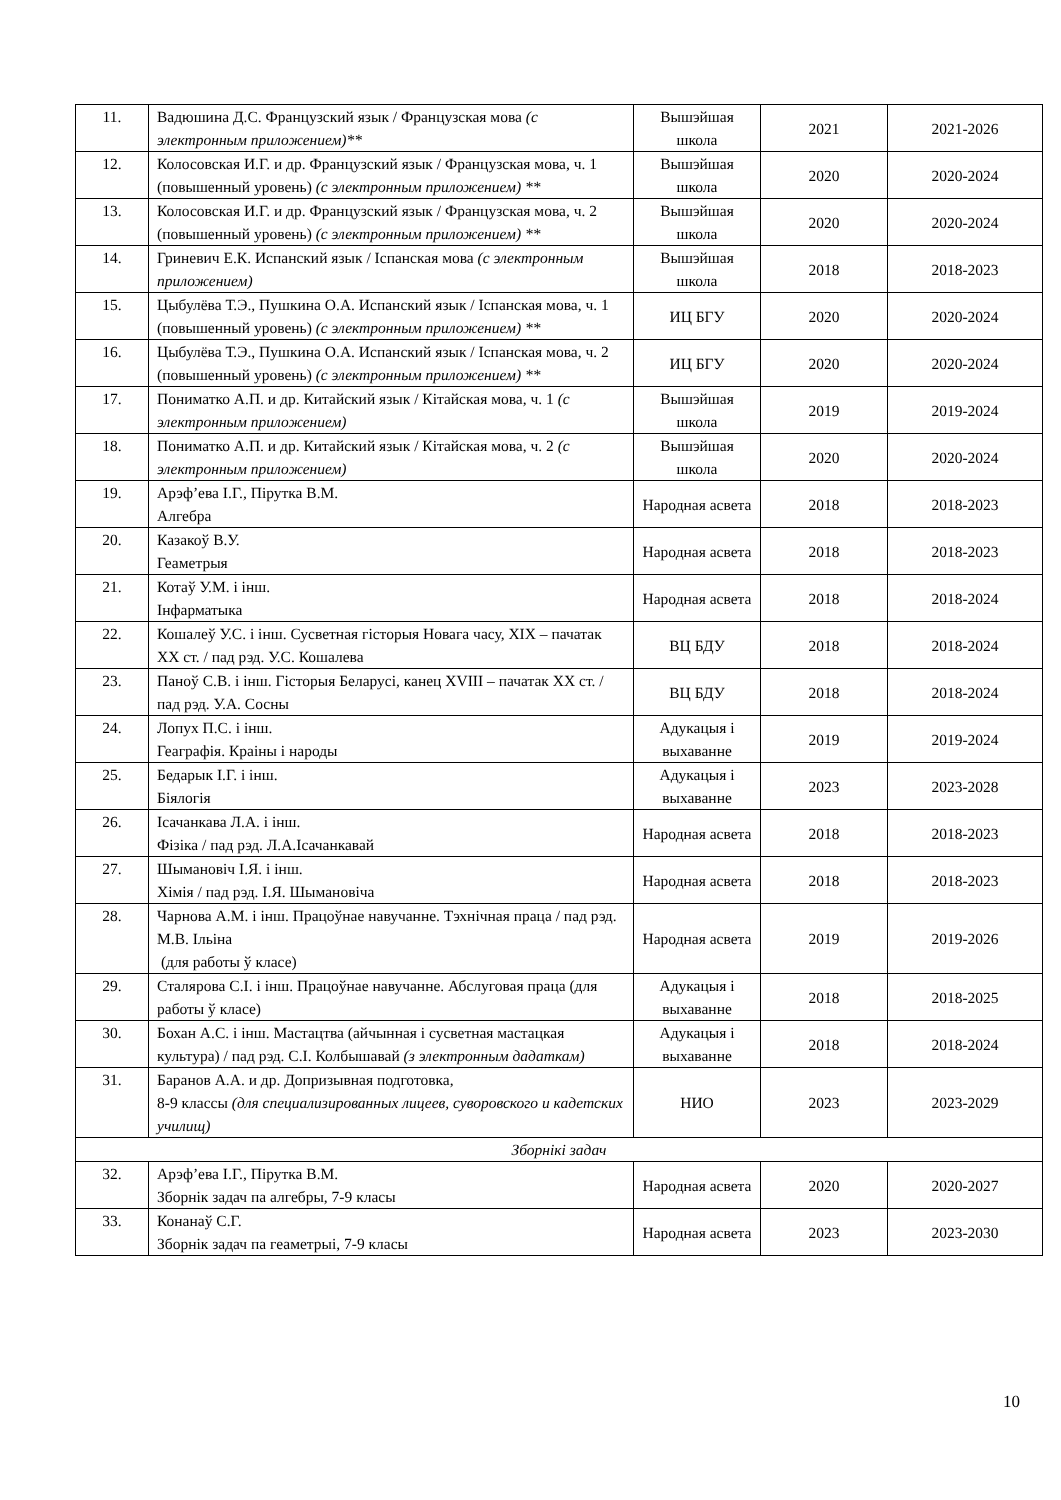| 11. | Вадюшина Д.С. Французский язык / Французская мова (с электронным приложением)** | Вышэйшая школа | 2021 | 2021-2026 |
| 12. | Колосовская И.Г. и др. Французский язык / Французская мова, ч. 1 (повышенный уровень) (с электронным приложением) ** | Вышэйшая школа | 2020 | 2020-2024 |
| 13. | Колосовская И.Г. и др. Французский язык / Французская мова, ч. 2 (повышенный уровень) (с электронным приложением) ** | Вышэйшая школа | 2020 | 2020-2024 |
| 14. | Гриневич Е.К. Испанский язык / Іспанская мова (с электронным приложением) | Вышэйшая школа | 2018 | 2018-2023 |
| 15. | Цыбулёва Т.Э., Пушкина О.А. Испанский язык / Іспанская мова, ч. 1 (повышенный уровень) (с электронным приложением) ** | ИЦ БГУ | 2020 | 2020-2024 |
| 16. | Цыбулёва Т.Э., Пушкина О.А. Испанский язык / Іспанская мова, ч. 2 (повышенный уровень) (с электронным приложением) ** | ИЦ БГУ | 2020 | 2020-2024 |
| 17. | Пониматко А.П. и др. Китайский язык / Кітайская мова, ч. 1 (с электронным приложением) | Вышэйшая школа | 2019 | 2019-2024 |
| 18. | Пониматко А.П. и др. Китайский язык / Кітайская мова, ч. 2 (с электронным приложением) | Вышэйшая школа | 2020 | 2020-2024 |
| 19. | Арэф’ева І.Г., Пірутка В.М. Алгебра | Народная асвета | 2018 | 2018-2023 |
| 20. | Казакоў В.У. Геаметрыя | Народная асвета | 2018 | 2018-2023 |
| 21. | Котаў У.М. і інш. Інфарматыка | Народная асвета | 2018 | 2018-2024 |
| 22. | Кошалеў У.С. і інш. Сусветная гісторыя Новага часу, XIX – пачатак XX ст. / пад рэд. У.С. Кошалева | ВЦ БДУ | 2018 | 2018-2024 |
| 23. | Паноў С.В. і інш. Гісторыя Беларусі, канец XVIII – пачатак XX ст. / пад рэд. У.А. Сосны | ВЦ БДУ | 2018 | 2018-2024 |
| 24. | Лопух П.С. і інш. Геаграфія. Краіны і народы | Адукацыя і выхаванне | 2019 | 2019-2024 |
| 25. | Бедарык І.Г. і інш. Біялогія | Адукацыя і выхаванне | 2023 | 2023-2028 |
| 26. | Ісачанкава Л.А. і інш. Фізіка / пад рэд. Л.А.Ісачанкавай | Народная асвета | 2018 | 2018-2023 |
| 27. | Шымановіч І.Я. і інш. Хімія / пад рэд. І.Я. Шымановіча | Народная асвета | 2018 | 2018-2023 |
| 28. | Чарнова А.М. і інш. Працоўнае навучанне. Тэхнічная праца / пад рэд. М.В. Ільіна (для работы ў класе) | Народная асвета | 2019 | 2019-2026 |
| 29. | Сталярова С.І. і інш. Працоўнае навучанне. Абслуговая праца (для работы ў класе) | Адукацыя і выхаванне | 2018 | 2018-2025 |
| 30. | Бохан А.С. і інш. Мастацтва (айчынная і сусветная мастацкая культура) / пад рэд. С.І. Колбышавай (з электронным дадаткам) | Адукацыя і выхаванне | 2018 | 2018-2024 |
| 31. | Баранов А.А. и др. Допризывная подготовка, 8-9 классы (для специализированных лицеев, суворовского и кадетских училищ) | НИО | 2023 | 2023-2029 |
| Зборнікі задач | | | | |
| 32. | Арэф’ева І.Г., Пірутка В.М. Зборнік задач па алгебры, 7-9 класы | Народная асвета | 2020 | 2020-2027 |
| 33. | Конанаў С.Г. Зборнік задач па геаметрыі, 7-9 класы | Народная асвета | 2023 | 2023-2030 |
10